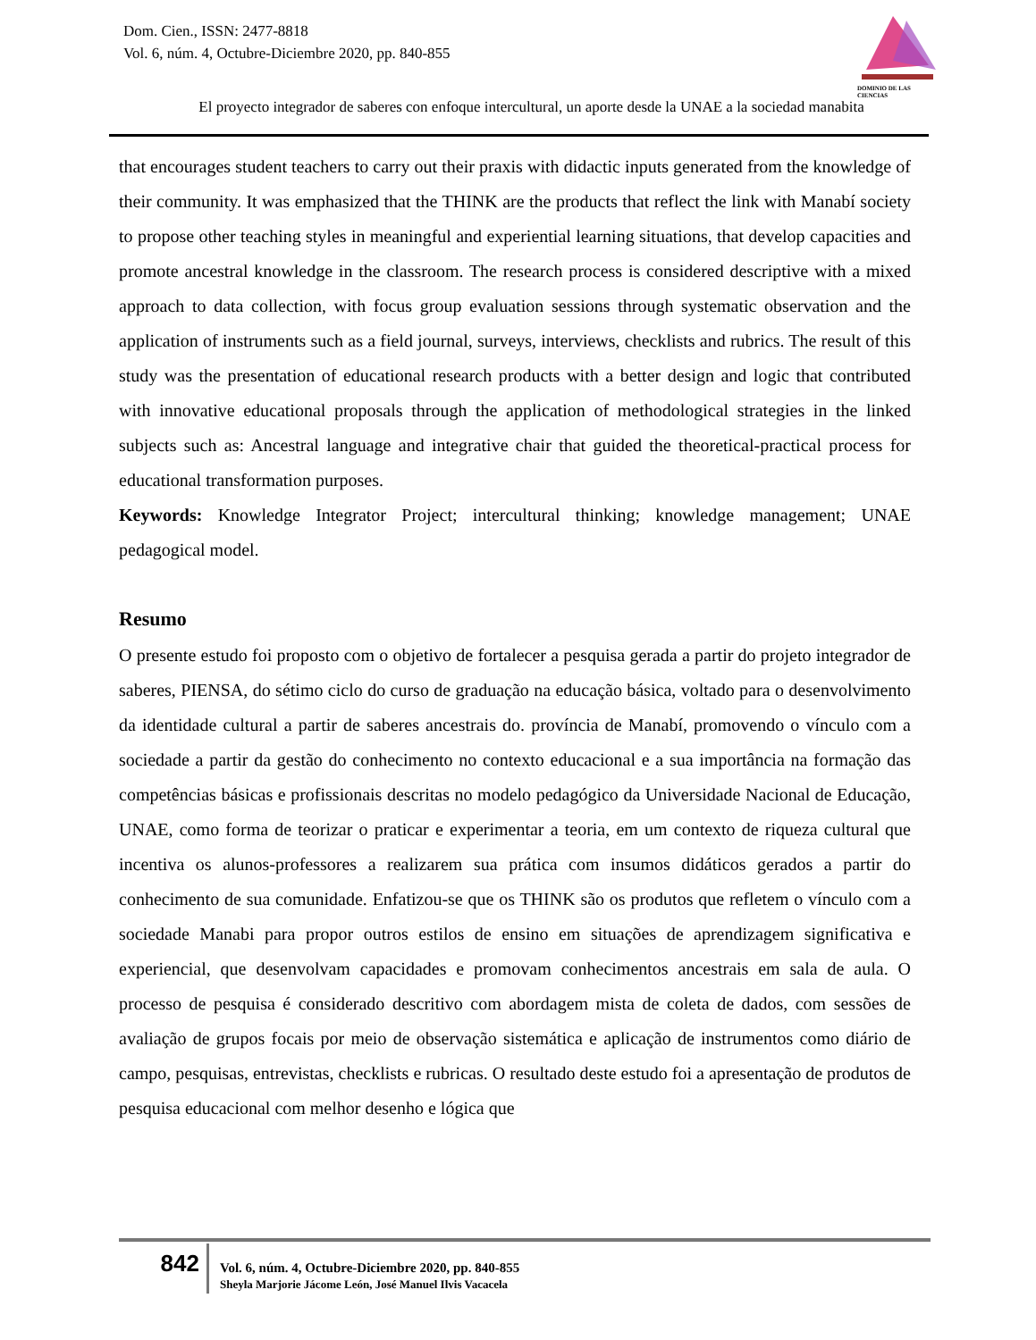Dom. Cien., ISSN: 2477-8818
Vol. 6, núm. 4, Octubre-Diciembre 2020, pp. 840-855
DOMINIO DE LAS CIENCIAS
El proyecto integrador de saberes con enfoque intercultural, un aporte desde la UNAE a la sociedad manabita
that encourages student teachers to carry out their praxis with didactic inputs generated from the knowledge of their community. It was emphasized that the THINK are the products that reflect the link with Manabí society to propose other teaching styles in meaningful and experiential learning situations, that develop capacities and promote ancestral knowledge in the classroom. The research process is considered descriptive with a mixed approach to data collection, with focus group evaluation sessions through systematic observation and the application of instruments such as a field journal, surveys, interviews, checklists and rubrics. The result of this study was the presentation of educational research products with a better design and logic that contributed with innovative educational proposals through the application of methodological strategies in the linked subjects such as: Ancestral language and integrative chair that guided the theoretical-practical process for educational transformation purposes.
Keywords: Knowledge Integrator Project; intercultural thinking; knowledge management; UNAE pedagogical model.
Resumo
O presente estudo foi proposto com o objetivo de fortalecer a pesquisa gerada a partir do projeto integrador de saberes, PIENSA, do sétimo ciclo do curso de graduação na educação básica, voltado para o desenvolvimento da identidade cultural a partir de saberes ancestrais do. província de Manabí, promovendo o vínculo com a sociedade a partir da gestão do conhecimento no contexto educacional e a sua importância na formação das competências básicas e profissionais descritas no modelo pedagógico da Universidade Nacional de Educação, UNAE, como forma de teorizar o praticar e experimentar a teoria, em um contexto de riqueza cultural que incentiva os alunos-professores a realizarem sua prática com insumos didáticos gerados a partir do conhecimento de sua comunidade. Enfatizou-se que os THINK são os produtos que refletem o vínculo com a sociedade Manabi para propor outros estilos de ensino em situações de aprendizagem significativa e experiencial, que desenvolvam capacidades e promovam conhecimentos ancestrais em sala de aula. O processo de pesquisa é considerado descritivo com abordagem mista de coleta de dados, com sessões de avaliação de grupos focais por meio de observação sistemática e aplicação de instrumentos como diário de campo, pesquisas, entrevistas, checklists e rubricas. O resultado deste estudo foi a apresentação de produtos de pesquisa educacional com melhor desenho e lógica que
842
Vol. 6, núm. 4, Octubre-Diciembre 2020, pp. 840-855
Sheyla Marjorie Jácome León, José Manuel Ilvis Vacacela